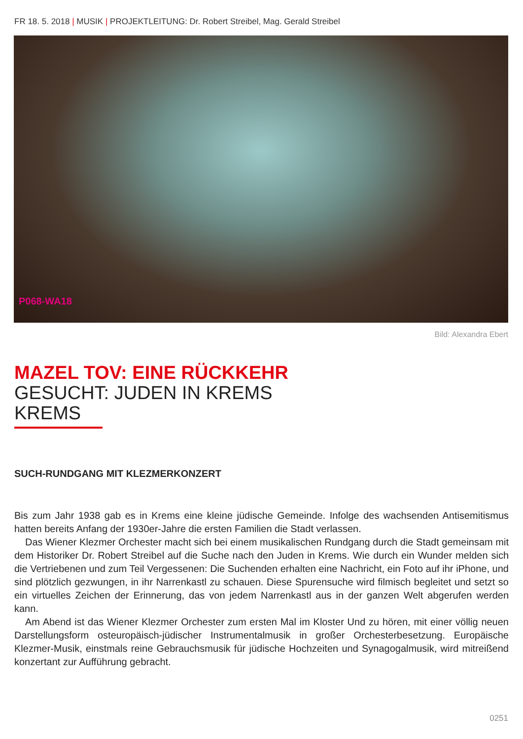FR 18. 5. 2018 | MUSIK | PROJEKTLEITUNG: Dr. Robert Streibel, Mag. Gerald Streibel
P068-WA18
Bild: Alexandra Ebert
MAZEL TOV: EINE RÜCKKEHR
GESUCHT: JUDEN IN KREMS
KREMS
SUCH-RUNDGANG MIT KLEZMERKONZERT
Bis zum Jahr 1938 gab es in Krems eine kleine jüdische Gemeinde. Infolge des wachsenden Antisemitismus hatten bereits Anfang der 1930er-Jahre die ersten Familien die Stadt verlassen.
Das Wiener Klezmer Orchester macht sich bei einem musikalischen Rundgang durch die Stadt gemeinsam mit dem Historiker Dr. Robert Streibel auf die Suche nach den Juden in Krems. Wie durch ein Wunder melden sich die Vertriebenen und zum Teil Vergessenen: Die Suchenden erhalten eine Nachricht, ein Foto auf ihr iPhone, und sind plötzlich gezwungen, in ihr Narrenkastl zu schauen. Diese Spurensuche wird filmisch begleitet und setzt so ein virtuelles Zeichen der Erinnerung, das von jedem Narrenkastl aus in der ganzen Welt abgerufen werden kann.
Am Abend ist das Wiener Klezmer Orchester zum ersten Mal im Kloster Und zu hören, mit einer völlig neuen Darstellungsform osteuropäisch-jüdischer Instrumentalmusik in großer Orchesterbesetzung. Europäische Klezmer-Musik, einstmals reine Gebrauchsmusik für jüdische Hochzeiten und Synagogalmusik, wird mitreißend konzertant zur Aufführung gebracht.
0251